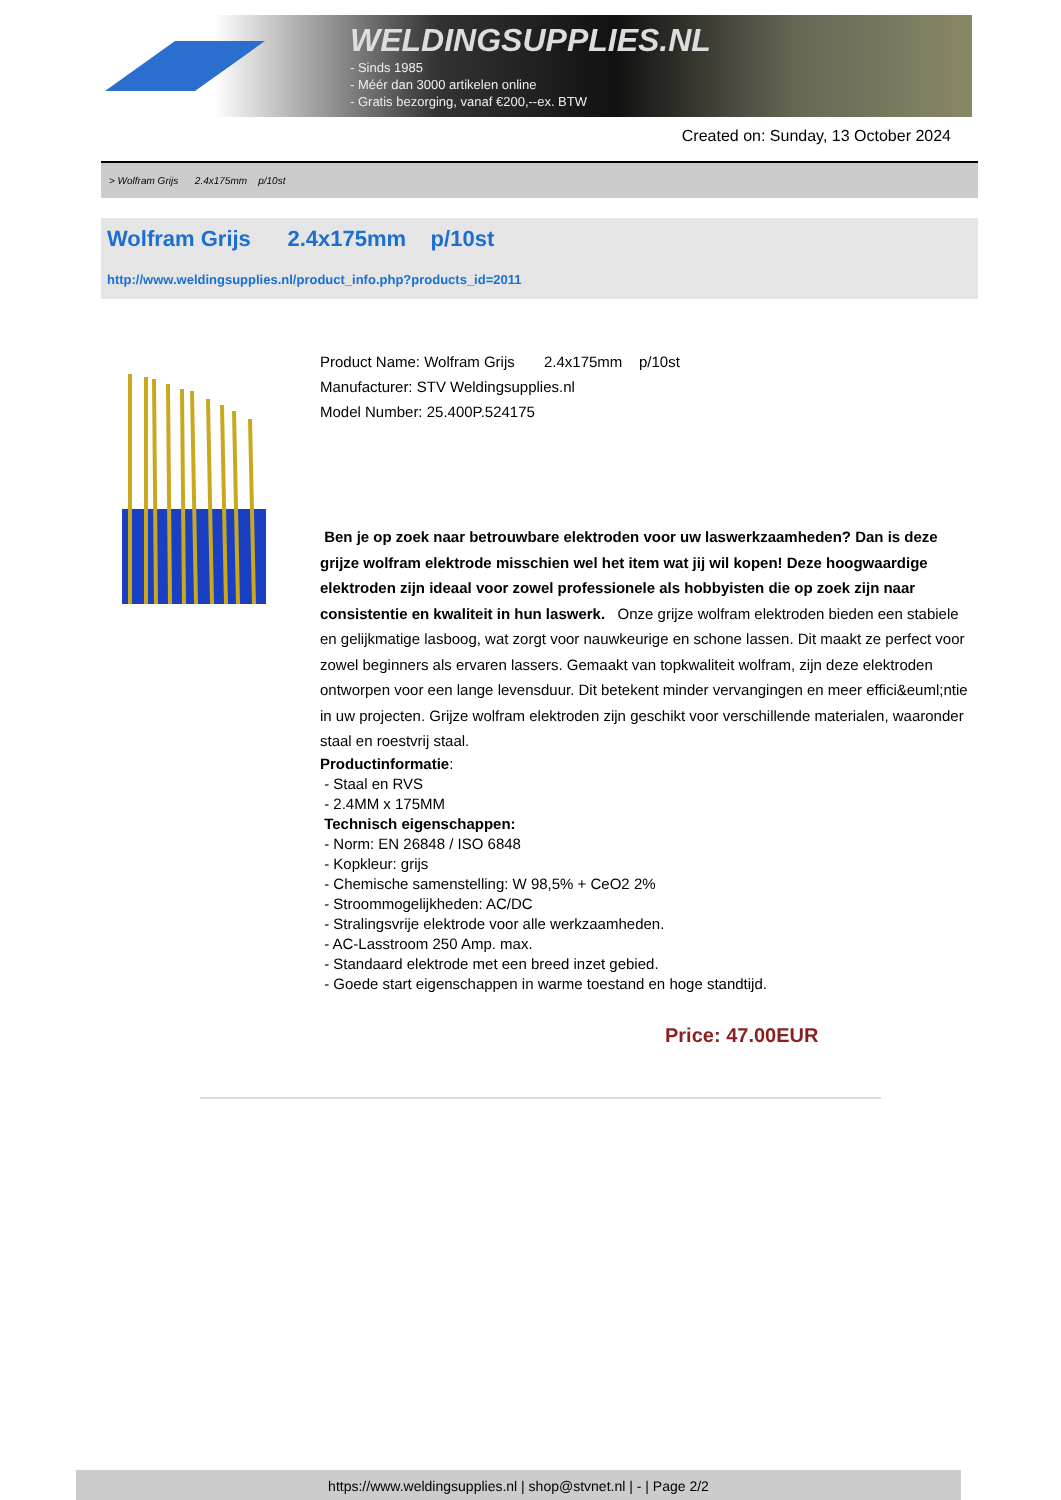WELDINGSUPPLIES.NL
- Sinds 1985
- Méér dan 3000 artikelen online
- Gratis bezorging, vanaf €200,--ex. BTW
Created on: Sunday, 13 October 2024
> Wolfram Grijs 2.4x175mm p/10st
Wolfram Grijs 2.4x175mm p/10st
http://www.weldingsupplies.nl/product_info.php?products_id=2011
Product Name: Wolfram Grijs 2.4x175mm p/10st
Manufacturer: STV Weldingsupplies.nl
Model Number: 25.400P.524175
Ben je op zoek naar betrouwbare elektroden voor uw laswerkzaamheden? Dan is deze grijze wolfram elektrode misschien wel het item wat jij wil kopen! Deze hoogwaardige elektroden zijn ideaal voor zowel professionele als hobbyisten die op zoek zijn naar consistentie en kwaliteit in hun laswerk. Onze grijze wolfram elektroden bieden een stabiele en gelijkmatige lasboog, wat zorgt voor nauwkeurige en schone lassen. Dit maakt ze perfect voor zowel beginners als ervaren lassers. Gemaakt van topkwaliteit wolfram, zijn deze elektroden ontworpen voor een lange levensduur. Dit betekent minder vervangingen en meer effici&euml;ntie in uw projecten. Grijze wolfram elektroden zijn geschikt voor verschillende materialen, waaronder staal en roestvrij staal.
Productinformatie:
- Staal en RVS
- 2.4MM x 175MM
Technisch eigenschappen:
- Norm: EN 26848 / ISO 6848
- Kopkleur: grijs
- Chemische samenstelling: W 98,5% + CeO2 2%
- Stroommogelijkheden: AC/DC
- Stralingsvrije elektrode voor alle werkzaamheden.
- AC-Lasstroom 250 Amp. max.
- Standaard elektrode met een breed inzet gebied.
- Goede start eigenschappen in warme toestand en hoge standtijd.
Price: 47.00EUR
https://www.weldingsupplies.nl | shop@stvnet.nl | - | Page 2/2